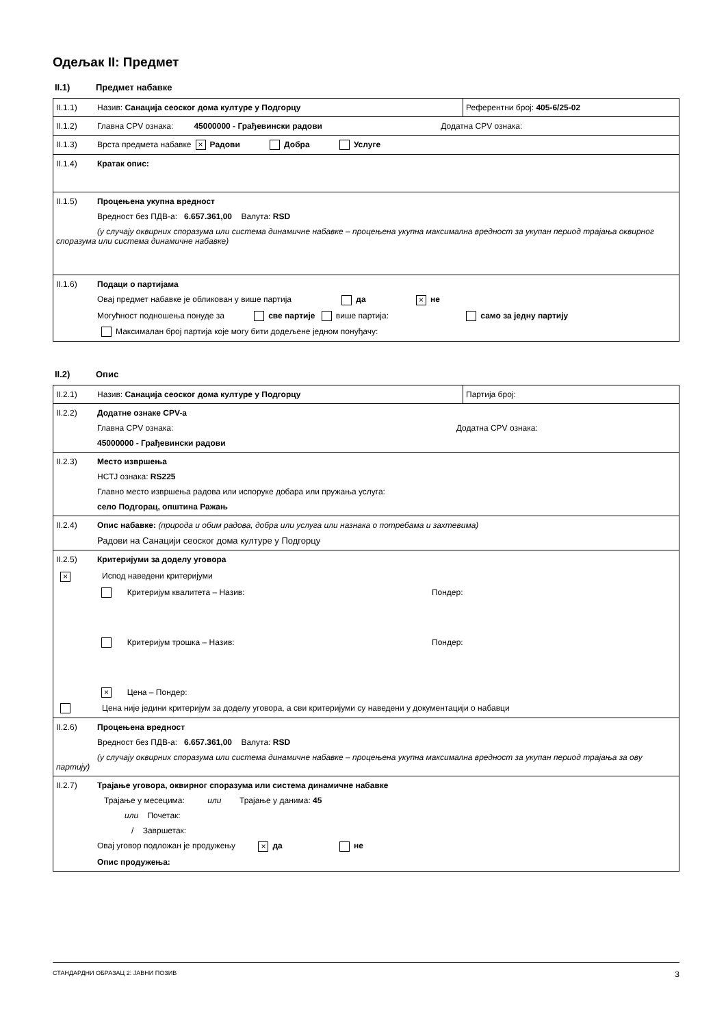Одељак II: Предмет
II.1) Предмет набавке
| II.1.1) Назив: Санација сеоског дома културе у Подгорцу | Референтни број: 405-6/25-02 |
| II.1.2) Главна CPV ознака: 45000000 - Грађевински радови Додатна CPV ознака: | |
| II.1.3) Врста предмета набавке × Радови Добра Услуге | |
| II.1.4) Кратак опис: | |
| II.1.5) Процењена укупна вредност Вредност без ПДВ-а: 6.657.361,00 Валута: RSD (у случају оквирних споразума или система динамичне набавке – процењена укупна максимална вредност за укупан период трајања оквирног споразума или система динамичне набавке) | |
| II.1.6) Подаци о партијама Овај предмет набавке је обликован у више партија да × не Могућност подношења понуде за све партије више партија: само за једну партију Максималан број партија које могу бити додељене једном понуђачу: | |
II.2) Опис
| II.2.1) Назив: Санација сеоског дома културе у Подгорцу | Партија број: |
| II.2.2) Додатне ознаке CPV-а Главна CPV ознака: Додатна CPV ознака: 45000000 - Грађевински радови | |
| II.2.3) Место извршења НСТЈ ознака: RS225 Главно место извршења радова или испоруке добара или пружања услуга: село Подгорац, општина Ражањ | |
| II.2.4) Опис набавке: (природа и обим радова, добра или услуга или назнака о потребама и захтевима) Радови на Санацији сеоског дома културе у Подгорцу | |
| II.2.5) Критеријуми за доделу уговора × Испод наведени критеријуми Критеријум квалитета – Назив: Пондер: Критеријум трошка – Назив: Пондер: × Цена – Пондер: Цена није једини критеријум за доделу уговора, а сви критеријуми су наведени у документацији о набавци | |
| II.2.6) Процењена вредност Вредност без ПДВ-а: 6.657.361,00 Валута: RSD (у случају оквирних споразума или система динамичне набавке – процењена укупна максимална вредност за укупан период трајања за ову партију) | |
| II.2.7) Трајање уговора, оквирног споразума или система динамичне набавке Трајање у месецима: или Трајање у данима: 45 или Почетак: / Завршетак: Овај уговор подложан је продужењу × да не Опис продужења: | |
СТАНДАРДНИ ОБРАЗАЦ 2: ЈАВНИ ПОЗИВ 3